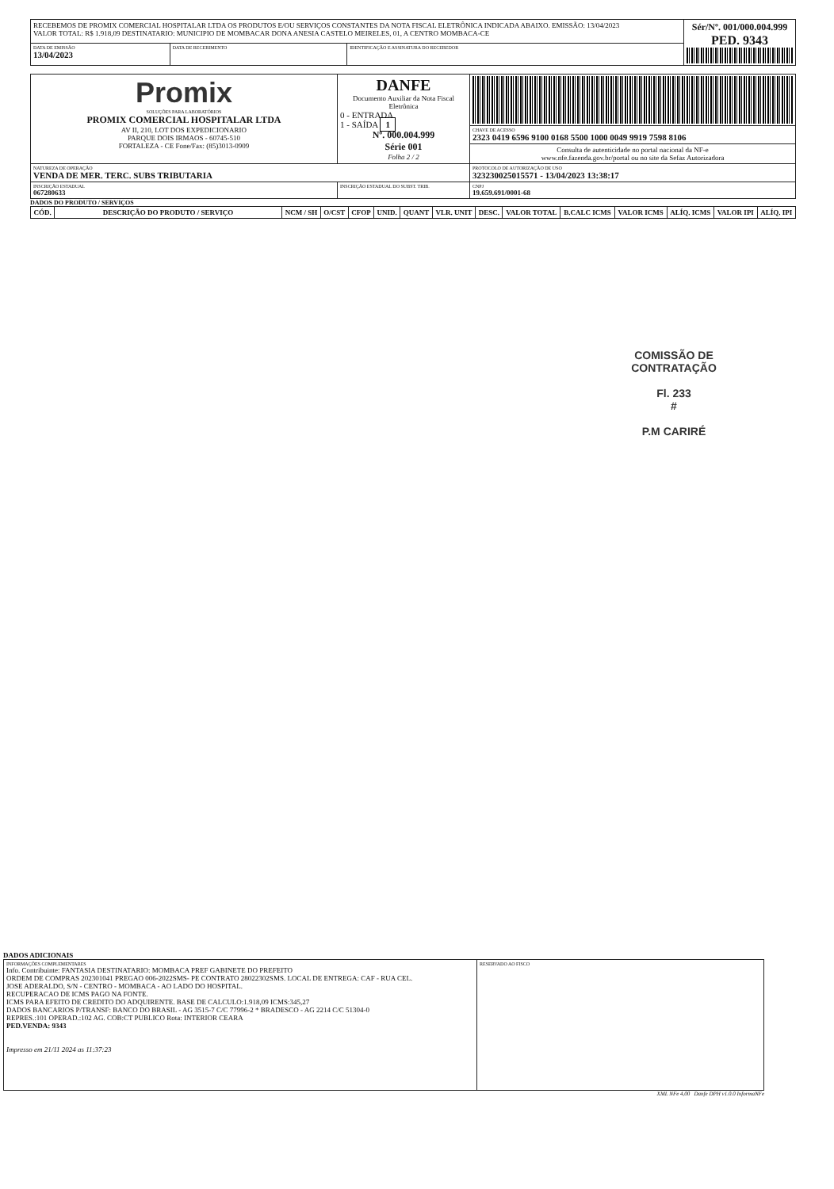| RECEBEMOS DE PROMIX COMERCIAL HOSPITALAR LTDA OS PRODUTOS E/OU SERVIÇOS CONSTANTES DA NOTA FISCAL ELETRÔNICA INDICADA ABAIXO. EMISSÃO: 13/04/2023 VALOR TOTAL: R$ 1.918,09 DESTINATARIO: MUNICIPIO DE MOMBACAR DONA ANESIA CASTELO MEIRELES, 01, A CENTRO MOMBACA-CE | | | Sér/Nº. 001/000.004.999 PED. 9343 |
| DATA DE EMISSÃO 13/04/2023 | DATA DE RECEBIMENTO | IDENTIFICAÇÃO E ASSINATURA DO RECEBEDOR | |
| Promix SOLUÇÕES PARA LABORATÓRIOS PROMIX COMERCIAL HOSPITALAR LTDA AV II, 210, LOT DOS EXPEDICIONARIO PARQUE DOIS IRMAOS - 60745-510 FORTALEZA - CE Fone/Fax: (85)3013-0909 | DANFE Documento Auxiliar da Nota Fiscal Eletrônica 0 - ENTRADA 1 - SAÍDA 1 Nº. 000.004.999 Série 001 Folha 2 / 2 | |
| | | CHAVE DE ACESSO 2323 0419 6596 9100 0168 5500 1000 0049 9919 7598 8106 |
| | | Consulta de autenticidade no portal nacional da NF-e www.nfe.fazenda.gov.br/portal ou no site da Sefaz Autorizadora |
| NATUREZA DE OPERAÇÃO VENDA DE MER. TERC. SUBS TRIBUTARIA | | PROTOCOLO DE AUTORIZAÇÃO DE USO 323230025015571 - 13/04/2023 13:38:17 |
| INSCRIÇÃO ESTADUAL 067280633 | INSCRIÇÃO ESTADUAL DO SUBST. TRIB. | CNPJ 19.659.691/0001-68 |
DADOS DO PRODUTO / SERVIÇOS
| CÓD. | DESCRIÇÃO DO PRODUTO / SERVIÇO | NCM / SH | O/CST | CFOP | UNID. | QUANT | VLR. UNIT | DESC. | VALOR TOTAL | B.CALC ICMS | VALOR ICMS | ALÍQ. ICMS | VALOR IPI | ALÍQ. IPI |
| --- | --- | --- | --- | --- | --- | --- | --- | --- | --- | --- | --- | --- | --- | --- |
COMISSÃO DE CONTRATAÇÃO
Fl. 233
#
P.M CARIRÉ
DADOS ADICIONAIS
| INFORMAÇÕES COMPLEMENTARES Info. Contribuinte: FANTASIA DESTINATARIO: MOMBACA PREF GABINETE DO PREFEITO ORDEM DE COMPRAS 202301041 PREGAO 006-2022SMS- PE CONTRATO 28022302SMS. LOCAL DE ENTREGA: CAF - RUA CEL. JOSE ADERALDO, S/N - CENTRO - MOMBACA - AO LADO DO HOSPITAL. RECUPERACAO DE ICMS PAGO NA FONTE. ICMS PARA EFEITO DE CREDITO DO ADQUIRENTE. BASE DE CALCULO:1.918,09 ICMS:345,27 DADOS BANCARIOS P/TRANSF: BANCO DO BRASIL - AG 3515-7 C/C 77996-2 * BRADESCO - AG 2214 C/C 51304-0 REPRES.:101 OPERAD.:102 AG. COB:CT PUBLICO Rota: INTERIOR CEARA PED.VENDA: 9343 Impresso em 21/11 2024 as 11:37:23 | RESERVADO AO FISCO |
XML NFe 4,00 Danfe DPH v1.0.0 InformaNFe